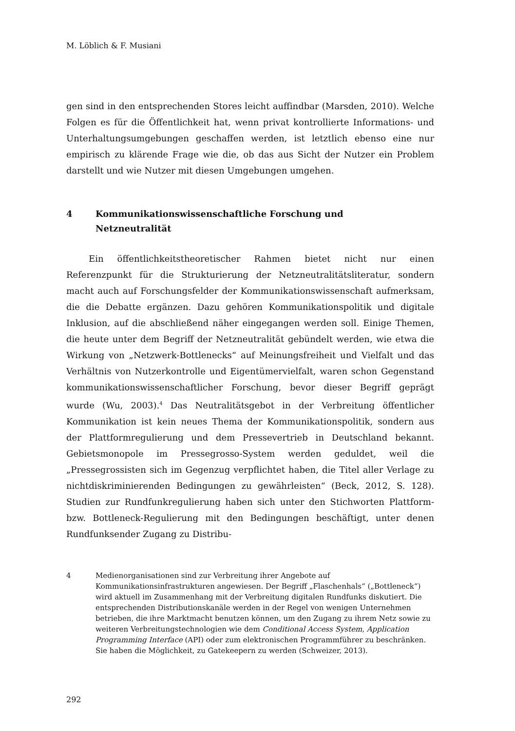M. Löblich & F. Musiani
gen sind in den entsprechenden Stores leicht auffindbar (Marsden, 2010). Welche Folgen es für die Öffentlichkeit hat, wenn privat kontrollierte Informations- und Unterhaltungsumgebungen geschaffen werden, ist letztlich ebenso eine nur empirisch zu klärende Frage wie die, ob das aus Sicht der Nutzer ein Problem darstellt und wie Nutzer mit diesen Umgebungen umgehen.
4 Kommunikationswissenschaftliche Forschung und
Netzneutralität
Ein öffentlichkeitstheoretischer Rahmen bietet nicht nur einen Referenzpunkt für die Strukturierung der Netzneutralitätsliteratur, sondern macht auch auf Forschungsfelder der Kommunikationswissenschaft aufmerksam, die die Debatte ergänzen. Dazu gehören Kommunikationspolitik und digitale Inklusion, auf die abschließend näher eingegangen werden soll. Einige Themen, die heute unter dem Begriff der Netzneutralität gebündelt werden, wie etwa die Wirkung von „Netzwerk-Bottlenecks“ auf Meinungsfreiheit und Vielfalt und das Verhältnis von Nutzerkontrolle und Eigentümervielfalt, waren schon Gegenstand kommunikationswissenschaftlicher Forschung, bevor dieser Begriff geprägt wurde (Wu, 2003).<sup>4</sup> Das Neutralitätsgebot in der Verbreitung öffentlicher Kommunikation ist kein neues Thema der Kommunikationspolitik, sondern aus der Plattformregulierung und dem Pressevertrieb in Deutschland bekannt. Gebietsmonopole im Pressegrosso-System werden geduldet, weil die „Pressegrossisten sich im Gegenzug verpflichtet haben, die Titel aller Verlage zu nichtdiskriminierenden Bedingungen zu gewährleisten“ (Beck, 2012, S. 128). Studien zur Rundfunkregulierung haben sich unter den Stichworten Plattform- bzw. Bottleneck-Regulierung mit den Bedingungen beschäftigt, unter denen Rundfunksender Zugang zu Distribu-
4 Medienorganisationen sind zur Verbreitung ihrer Angebote auf Kommunikationsinfrastrukturen angewiesen. Der Begriff „Flaschenhals“ („Bottleneck“) wird aktuell im Zusammenhang mit der Verbreitung digitalen Rundfunks diskutiert. Die entsprechenden Distributionskanäle werden in der Regel von wenigen Unternehmen betrieben, die ihre Marktmacht benutzen können, um den Zugang zu ihrem Netz sowie zu weiteren Verbreitungstechnologien wie dem Conditional Access System, Application Programming Interface (API) oder zum elektronischen Programmführer zu beschränken. Sie haben die Möglichkeit, zu Gatekeepern zu werden (Schweizer, 2013).
292